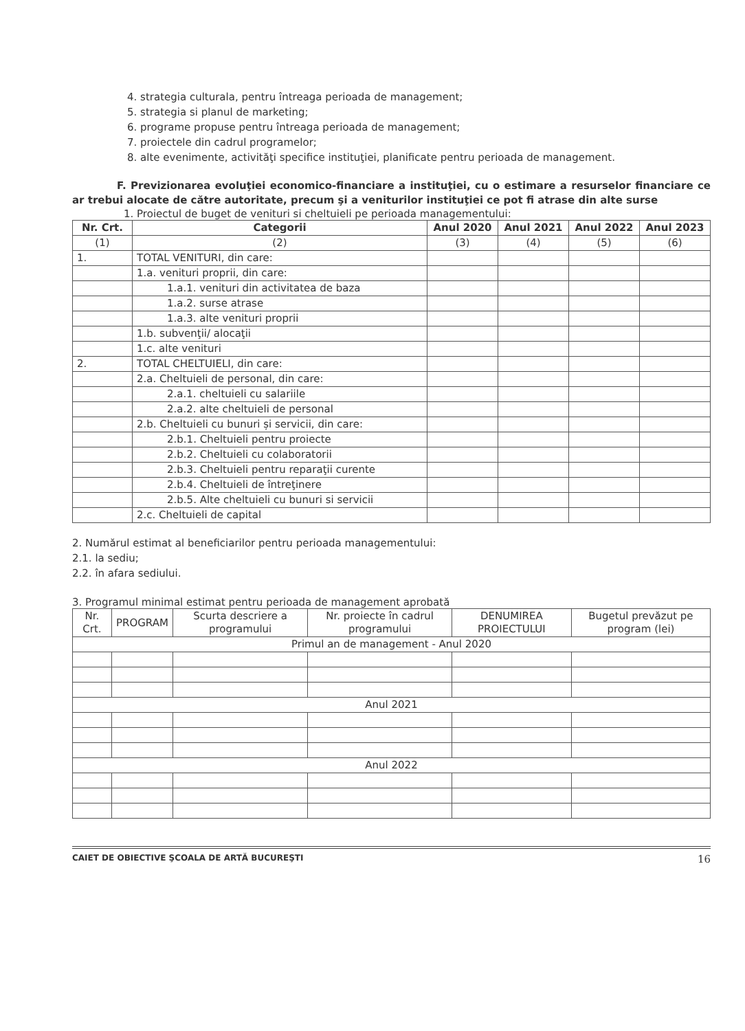4. strategia culturala, pentru întreaga perioada de management;
5. strategia si planul de marketing;
6. programe propuse pentru întreaga perioada de management;
7. proiectele din cadrul programelor;
8. alte evenimente, activităţi specifice instituţiei, planificate pentru perioada de management.
F. Previzionarea evoluţiei economico-financiare a instituţiei, cu o estimare a resurselor financiare ce ar trebui alocate de către autoritate, precum şi a veniturilor instituţiei ce pot fi atrase din alte surse
1. Proiectul de buget de venituri si cheltuieli pe perioada managementului:
| Nr. Crt. | Categorii | Anul 2020 | Anul 2021 | Anul 2022 | Anul 2023 |
| --- | --- | --- | --- | --- | --- |
| (1) | (2) | (3) | (4) | (5) | (6) |
| 1. | TOTAL VENITURI, din care: | | | | |
| | 1.a. venituri proprii, din care: | | | | |
| | 1.a.1. venituri din activitatea de baza | | | | |
| | 1.a.2. surse atrase | | | | |
| | 1.a.3. alte venituri proprii | | | | |
| | 1.b. subvenţii/ alocaţii | | | | |
| | 1.c. alte venituri | | | | |
| 2. | TOTAL CHELTUIELI, din care: | | | | |
| | 2.a. Cheltuieli de personal, din care: | | | | |
| | 2.a.1. cheltuieli cu salariile | | | | |
| | 2.a.2. alte cheltuieli de personal | | | | |
| | 2.b. Cheltuieli cu bunuri și servicii, din care: | | | | |
| | 2.b.1. Cheltuieli pentru proiecte | | | | |
| | 2.b.2. Cheltuieli cu colaboratorii | | | | |
| | 2.b.3. Cheltuieli pentru reparaţii curente | | | | |
| | 2.b.4. Cheltuieli de întreţinere | | | | |
| | 2.b.5. Alte cheltuieli cu bunuri si servicii | | | | |
| | 2.c. Cheltuieli de capital | | | | |
2. Numărul estimat al beneficiarilor pentru perioada managementului:
2.1. la sediu;
2.2. în afara sediului.
3. Programul minimal estimat pentru perioada de management aprobată
| Nr. Crt. | PROGRAM | Scurta descriere a programului | Nr. proiecte în cadrul programului | DENUMIREA PROIECTULUI | Bugetul prevăzut pe program (lei) |
| --- | --- | --- | --- | --- | --- |
| Primul an de management - Anul 2020 | | | | | |
| Anul 2021 | | | | | |
| Anul 2022 | | | | | |
CAIET DE OBIECTIVE ŞCOALA DE ARTĂ BUCUREŞTI 16